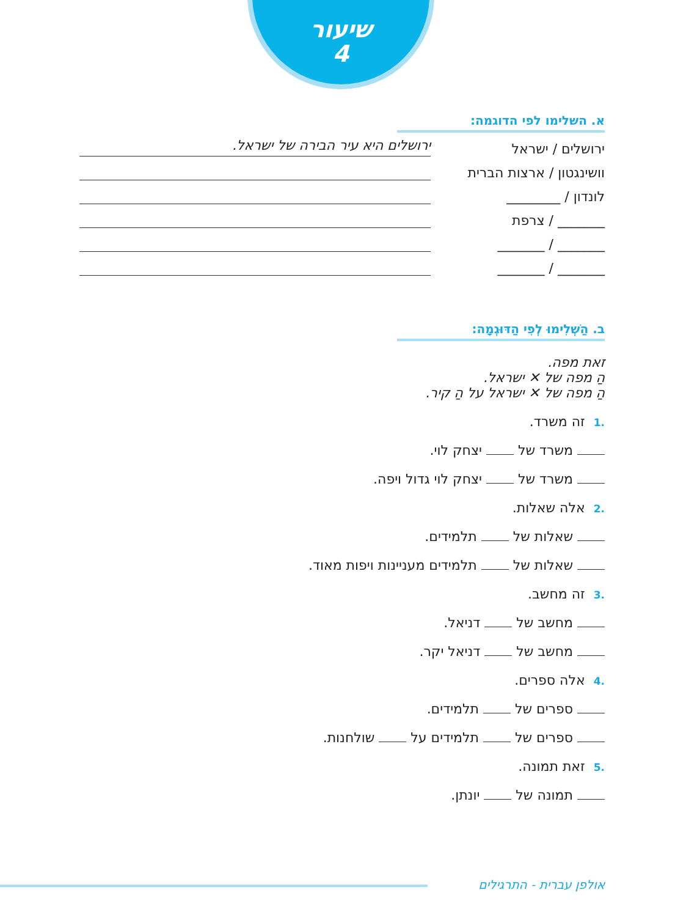שיעור
4
א. השלימו לפי הדוגמה:
ירושלים / ישראל ירושלים היא עיר הבירה של ישראל.
וושינגטון / ארצות הברית
לונדון / ________
_______ / צרפת
_______ / _______
_______ / _______
ב. הַשְׁלִימוּ לְפִי הַדּוּגְמָה:
זאת מפה.
הַ מפה של ✕ ישראל.
הַ מפה של ✕ ישראל על הַ קיר.
.1זה משרד.
משרד של יצחק לוי.
משרד של יצחק לוי גדול ויפה.
.2אלה שאלות.
שאלות של תלמידים.
שאלות של תלמידים מעניינות ויפות מאוד.
.3זה מחשב.
מחשב של דניאל.
מחשב של דניאל יקר.
.4אלה ספרים.
ספרים של תלמידים.
ספרים של תלמידים על שולחנות.
.5זאת תמונה.
תמונה של יונתן.
אולפן עברית - התרגילים